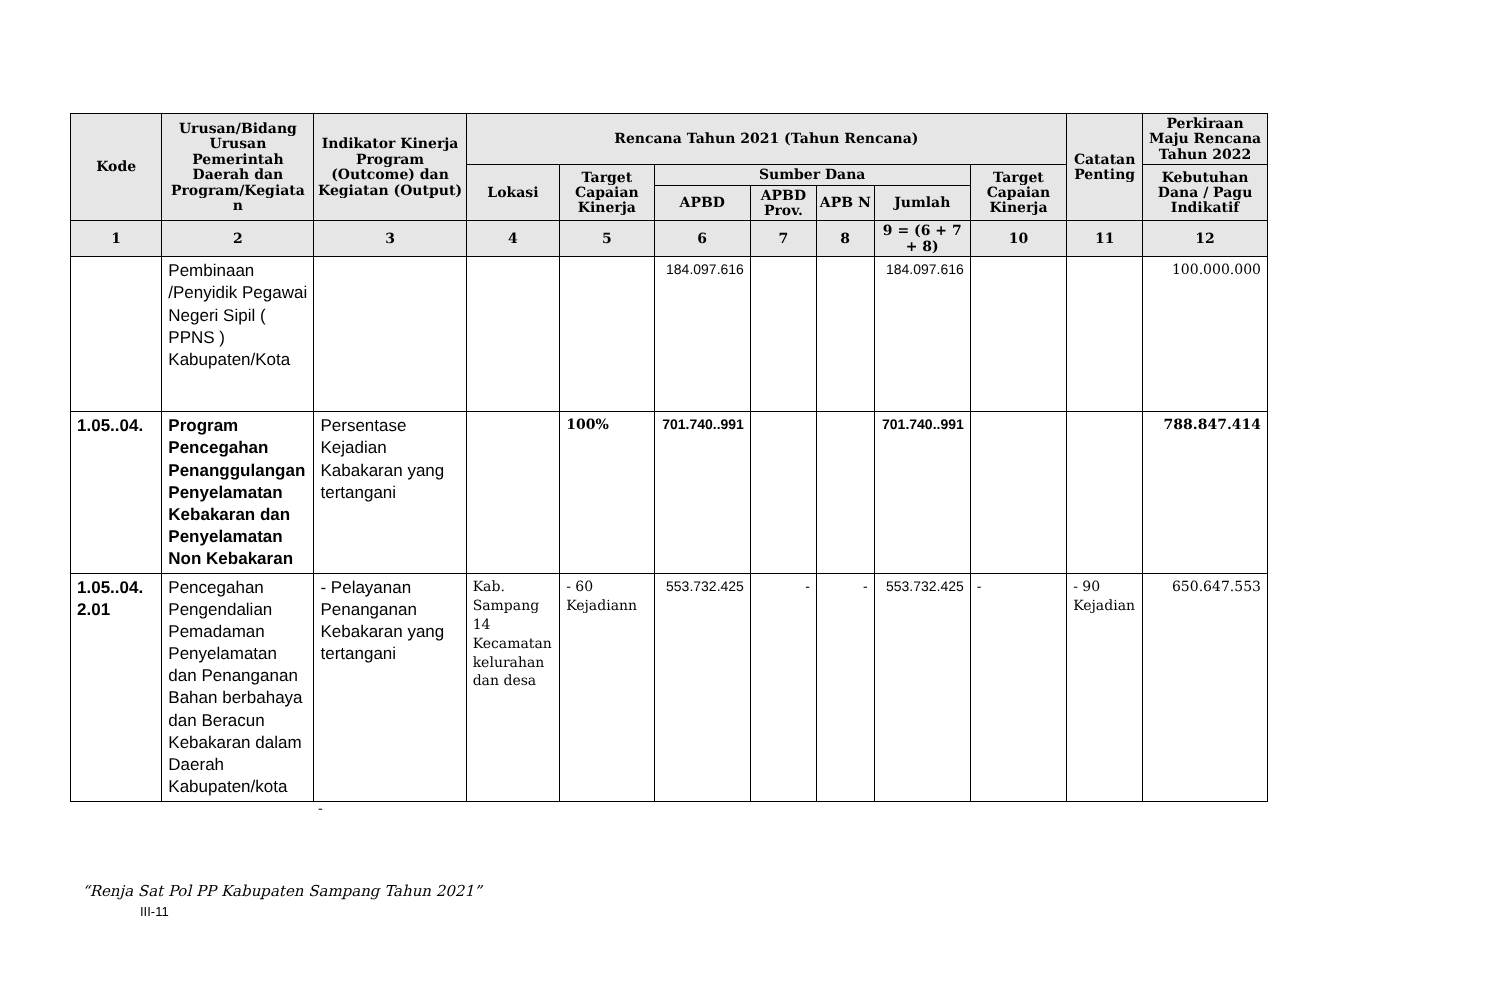| Kode | Urusan/Bidang Urusan Pemerintah Daerah dan Program/Kegiata n | Indikator Kinerja Program (Outcome) dan Kegiatan (Output) | Rencana Tahun 2021 (Tahun Rencana) | | | | | | | Catatan Penting | Perkiraan Maju Rencana Tahun 2022 |
| --- | --- | --- | --- | --- | --- | --- | --- | --- | --- | --- | --- |
| | | | Lokasi | Target Capaian Kinerja | Sumber Dana | | | | Target Capaian Kinerja | | Kebutuhan Dana / Pagu Indikatif |
| | | | | | APBD | APBD Prov. | APB N | Jumlah | | | |
| 1 | 2 | 3 | 4 | 5 | 6 | 7 | 8 | 9 = (6 + 7 + 8) | 10 | 11 | 12 |
| | Pembinaan /Penyidik Pegawai Negeri Sipil ( PPNS ) Kabupaten/Kota | | | | 184.097.616 | | | 184.097.616 | | | 100.000.000 |
| 1.05..04. | Program Pencegahan Penanggulangan Penyelamatan Kebakaran dan Penyelamatan Non Kebakaran | Persentase Kejadian Kabakaran yang tertangani | | 100% | 701.740..991 | | | 701.740..991 | | | 788.847.414 |
| 1.05..04. 2.01 | Pencegahan Pengendalian Pemadaman Penyelamatan dan Penanganan Bahan berbahaya dan Beracun Kebakaran dalam Daerah Kabupaten/kota | - Pelayanan Penanganan Kebakaran yang tertangani | Kab. Sampang 14 Kecamatan kelurahan dan desa | - 60 Kejadiann | 553.732.425 | - | - | 553.732.425 | - | - 90 Kejadian | 650.647.553 |
-
“Renja Sat Pol PP Kabupaten Sampang Tahun 2021”
III-11